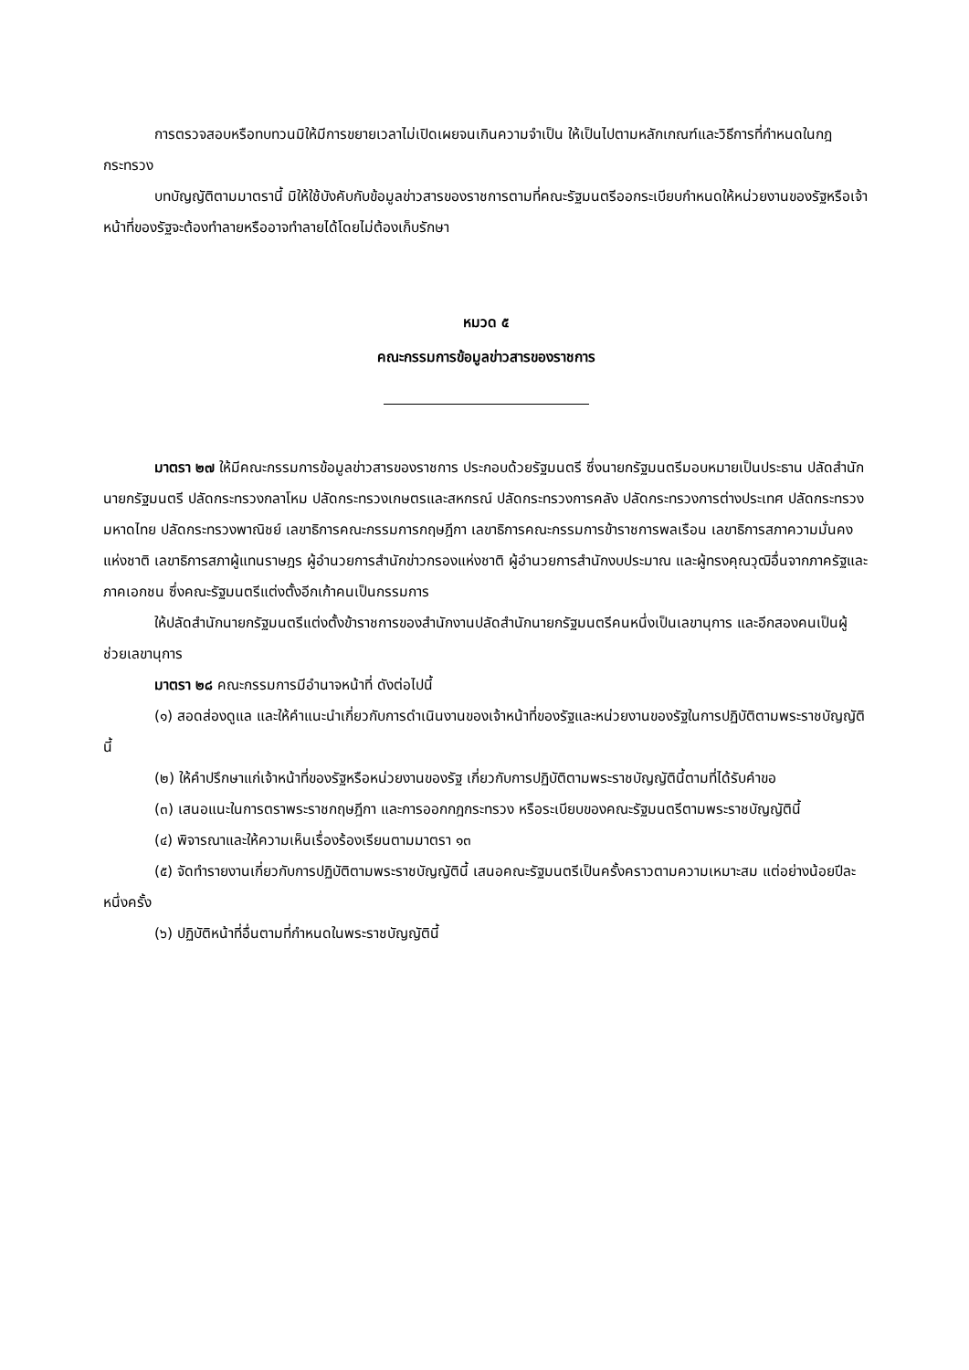การตรวจสอบหรือทบทวนมิให้มีการขยายเวลาไม่เปิดเผยจนเกินความจำเป็น ให้เป็นไปตามหลักเกณฑ์และวิธีการที่กำหนดในกฎกระทรวง
บทบัญญัติตามมาตรานี้ มิให้ใช้บังคับกับข้อมูลข่าวสารของราชการตามที่คณะรัฐมนตรีออกระเบียบกำหนดให้หน่วยงานของรัฐหรือเจ้าหน้าที่ของรัฐจะต้องทำลายหรืออาจทำลายได้โดยไม่ต้องเก็บรักษา
หมวด ๕
คณะกรรมการข้อมูลข่าวสารของราชการ
มาตรา ๒๗ ให้มีคณะกรรมการข้อมูลข่าวสารของราชการ ประกอบด้วยรัฐมนตรี ซึ่งนายกรัฐมนตรีมอบหมายเป็นประธาน ปลัดสำนักนายกรัฐมนตรี ปลัดกระทรวงกลาโหม ปลัดกระทรวงเกษตรและสหกรณ์ ปลัดกระทรวงการคลัง ปลัดกระทรวงการต่างประเทศ ปลัดกระทรวงมหาดไทย ปลัดกระทรวงพาณิชย์ เลขาธิการคณะกรรมการกฤษฎีกา เลขาธิการคณะกรรมการข้าราชการพลเรือน เลขาธิการสภาความมั่นคงแห่งชาติ เลขาธิการสภาผู้แทนราษฎร ผู้อำนวยการสำนักข่าวกรองแห่งชาติ ผู้อำนวยการสำนักงบประมาณ และผู้ทรงคุณวุฒิอื่นจากภาครัฐและภาคเอกชน ซึ่งคณะรัฐมนตรีแต่งตั้งอีกเก้าคนเป็นกรรมการ
ให้ปลัดสำนักนายกรัฐมนตรีแต่งตั้งข้าราชการของสำนักงานปลัดสำนักนายกรัฐมนตรีคนหนึ่งเป็นเลขานุการ และอีกสองคนเป็นผู้ช่วยเลขานุการ
มาตรา ๒๘ คณะกรรมการมีอำนาจหน้าที่ ดังต่อไปนี้
(๑) สอดส่องดูแล และให้คำแนะนำเกี่ยวกับการดำเนินงานของเจ้าหน้าที่ของรัฐและหน่วยงานของรัฐในการปฏิบัติตามพระราชบัญญัตินี้
(๒) ให้คำปรึกษาแก่เจ้าหน้าที่ของรัฐหรือหน่วยงานของรัฐ เกี่ยวกับการปฏิบัติตามพระราชบัญญัตินี้ตามที่ได้รับคำขอ
(๓) เสนอแนะในการตราพระราชกฤษฎีกา และการออกกฎกระทรวง หรือระเบียบของคณะรัฐมนตรีตามพระราชบัญญัตินี้
(๔) พิจารณาและให้ความเห็นเรื่องร้องเรียนตามมาตรา ๑๓
(๕) จัดทำรายงานเกี่ยวกับการปฏิบัติตามพระราชบัญญัตินี้ เสนอคณะรัฐมนตรีเป็นครั้งคราวตามความเหมาะสม แต่อย่างน้อยปีละหนึ่งครั้ง
(๖) ปฏิบัติหน้าที่อื่นตามที่กำหนดในพระราชบัญญัตินี้